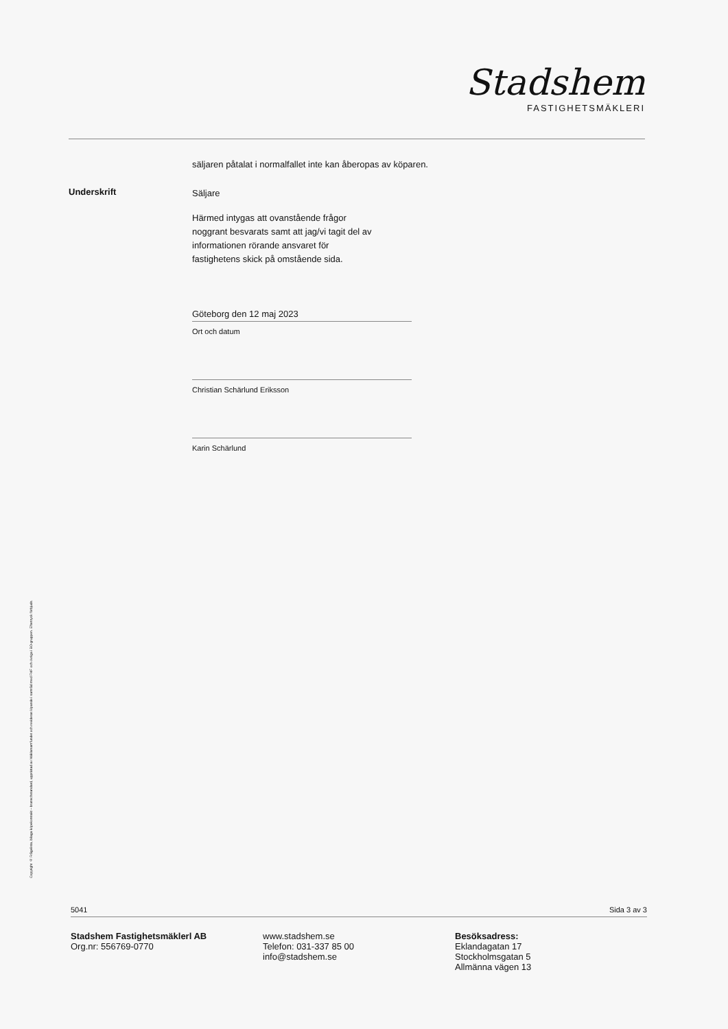Stadshem
FASTIGHETSMÄKLERI
Copyright © Frågelista, bilaga köpekontrakt – branschstandard, upprättad av Mäklarsamfundet och revideras löpande i samråd med FMF och övriga i BO-gruppen. Eftertryck förbjuds.
säljaren påtalat i normalfallet inte kan åberopas av köparen.
Underskrift
Säljare
Härmed intygas att ovanstående frågor
noggrant besvarats samt att jag/vi tagit del av
informationen rörande ansvaret för
fastighetens skick på omstående sida.
Göteborg den 12 maj 2023
Ort och datum
Christian Schärlund Eriksson
Karin Schärlund
5041 Sida 3 av 3
Stadshem Fastighetsmäklerl AB
Org.nr: 556769-0770
www.stadshem.se
Telefon: 031-337 85 00
info@stadshem.se
Besöksadress:
Eklandagatan 17
Stockholmsgatan 5
Allmänna vägen 13